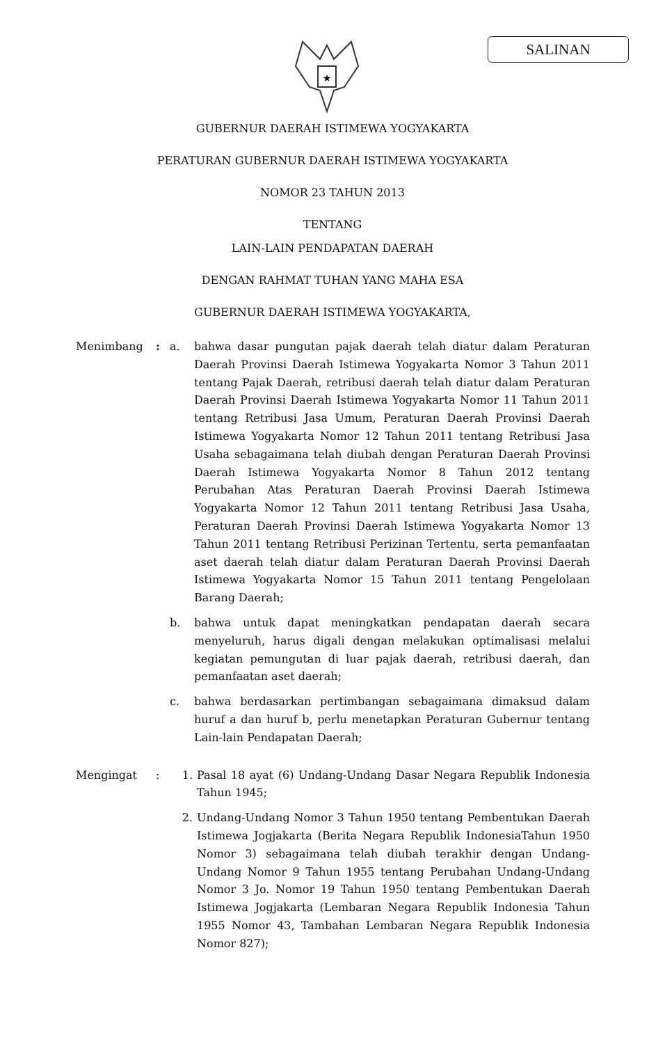SALINAN
★
GUBERNUR DAERAH ISTIMEWA YOGYAKARTA
PERATURAN GUBERNUR DAERAH ISTIMEWA YOGYAKARTA
NOMOR 23 TAHUN 2013
TENTANG
LAIN-LAIN PENDAPATAN DAERAH
DENGAN RAHMAT TUHAN YANG MAHA ESA
GUBERNUR DAERAH ISTIMEWA YOGYAKARTA,
Menimbang : a. bahwa dasar pungutan pajak daerah telah diatur dalam Peraturan Daerah Provinsi Daerah Istimewa Yogyakarta Nomor 3 Tahun 2011 tentang Pajak Daerah, retribusi daerah telah diatur dalam Peraturan Daerah Provinsi Daerah Istimewa Yogyakarta Nomor 11 Tahun 2011 tentang Retribusi Jasa Umum, Peraturan Daerah Provinsi Daerah Istimewa Yogyakarta Nomor 12 Tahun 2011 tentang Retribusi Jasa Usaha sebagaimana telah diubah dengan Peraturan Daerah Provinsi Daerah Istimewa Yogyakarta Nomor 8 Tahun 2012 tentang Perubahan Atas Peraturan Daerah Provinsi Daerah Istimewa Yogyakarta Nomor 12 Tahun 2011 tentang Retribusi Jasa Usaha, Peraturan Daerah Provinsi Daerah Istimewa Yogyakarta Nomor 13 Tahun 2011 tentang Retribusi Perizinan Tertentu, serta pemanfaatan aset daerah telah diatur dalam Peraturan Daerah Provinsi Daerah Istimewa Yogyakarta Nomor 15 Tahun 2011 tentang Pengelolaan Barang Daerah;
b. bahwa untuk dapat meningkatkan pendapatan daerah secara menyeluruh, harus digali dengan melakukan optimalisasi melalui kegiatan pemungutan di luar pajak daerah, retribusi daerah, dan pemanfaatan aset daerah;
c. bahwa berdasarkan pertimbangan sebagaimana dimaksud dalam huruf a dan huruf b, perlu menetapkan Peraturan Gubernur tentang Lain-lain Pendapatan Daerah;
Mengingat : 1. Pasal 18 ayat (6) Undang-Undang Dasar Negara Republik Indonesia Tahun 1945;
2. Undang-Undang Nomor 3 Tahun 1950 tentang Pembentukan Daerah Istimewa Jogjakarta (Berita Negara Republik IndonesiaTahun 1950 Nomor 3) sebagaimana telah diubah terakhir dengan Undang-Undang Nomor 9 Tahun 1955 tentang Perubahan Undang-Undang Nomor 3 Jo. Nomor 19 Tahun 1950 tentang Pembentukan Daerah Istimewa Jogjakarta (Lembaran Negara Republik Indonesia Tahun 1955 Nomor 43, Tambahan Lembaran Negara Republik Indonesia Nomor 827);